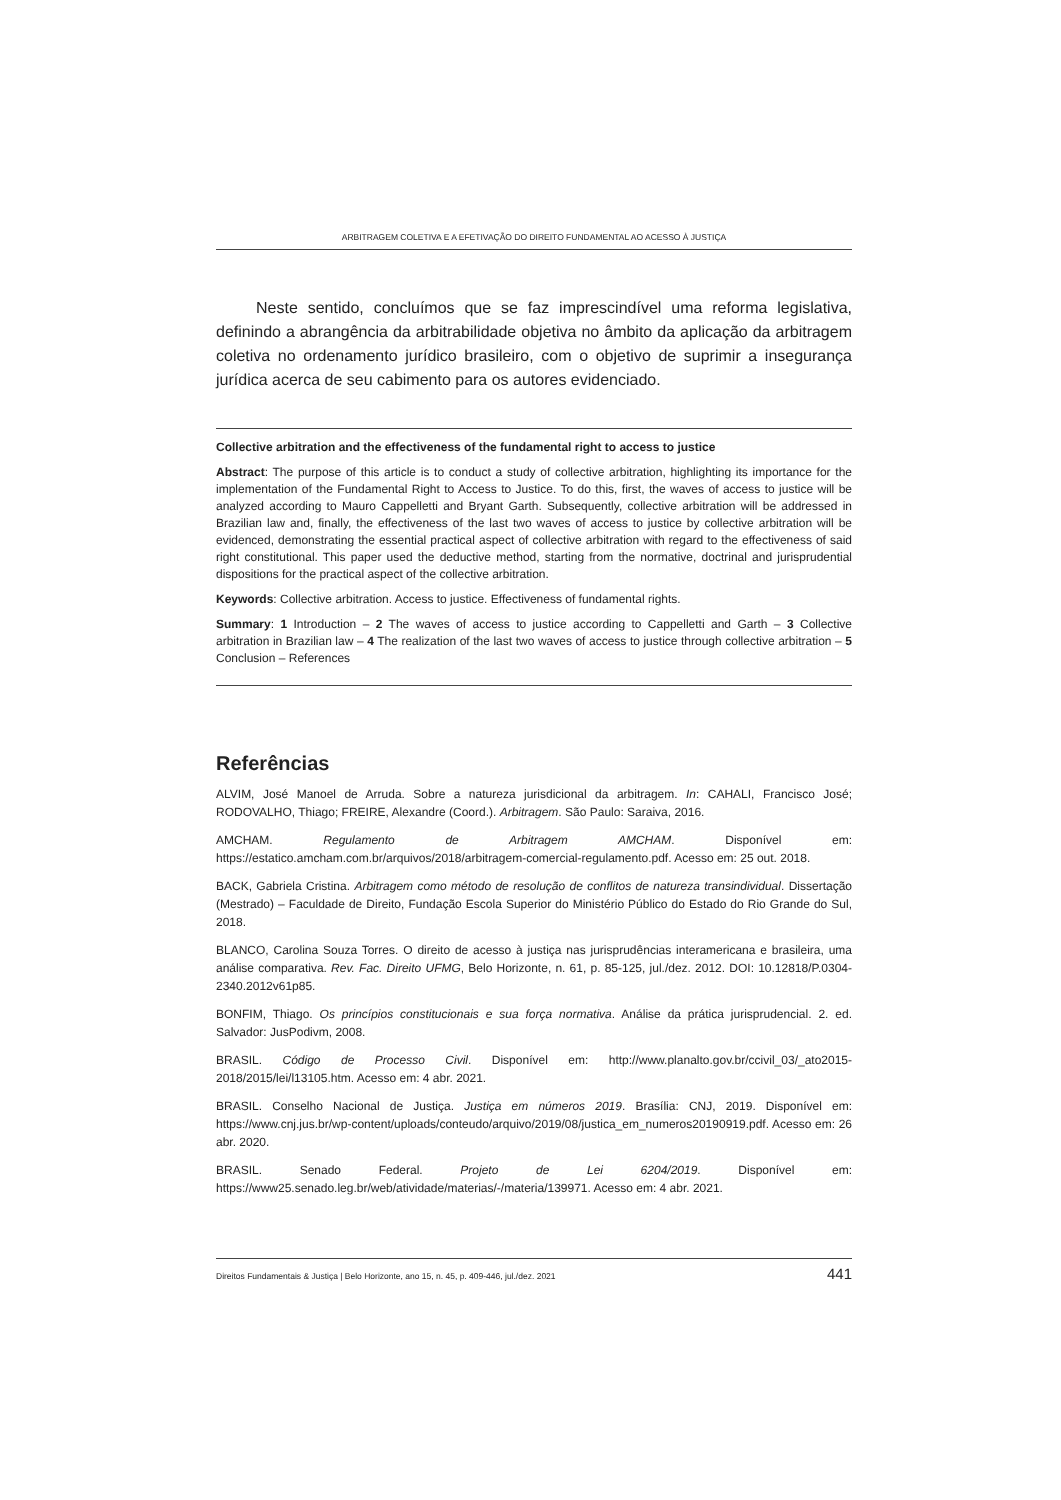ARBITRAGEM COLETIVA E A EFETIVAÇÃO DO DIREITO FUNDAMENTAL AO ACESSO À JUSTIÇA
Neste sentido, concluímos que se faz imprescindível uma reforma legislativa, definindo a abrangência da arbitrabilidade objetiva no âmbito da aplicação da arbitragem coletiva no ordenamento jurídico brasileiro, com o objetivo de suprimir a insegurança jurídica acerca de seu cabimento para os autores evidenciado.
Collective arbitration and the effectiveness of the fundamental right to access to justice
Abstract: The purpose of this article is to conduct a study of collective arbitration, highlighting its importance for the implementation of the Fundamental Right to Access to Justice. To do this, first, the waves of access to justice will be analyzed according to Mauro Cappelletti and Bryant Garth. Subsequently, collective arbitration will be addressed in Brazilian law and, finally, the effectiveness of the last two waves of access to justice by collective arbitration will be evidenced, demonstrating the essential practical aspect of collective arbitration with regard to the effectiveness of said right constitutional. This paper used the deductive method, starting from the normative, doctrinal and jurisprudential dispositions for the practical aspect of the collective arbitration.
Keywords: Collective arbitration. Access to justice. Effectiveness of fundamental rights.
Summary: 1 Introduction – 2 The waves of access to justice according to Cappelletti and Garth – 3 Collective arbitration in Brazilian law – 4 The realization of the last two waves of access to justice through collective arbitration – 5 Conclusion – References
Referências
ALVIM, José Manoel de Arruda. Sobre a natureza jurisdicional da arbitragem. In: CAHALI, Francisco José; RODOVALHO, Thiago; FREIRE, Alexandre (Coord.). Arbitragem. São Paulo: Saraiva, 2016.
AMCHAM. Regulamento de Arbitragem AMCHAM. Disponível em: https://estatico.amcham.com.br/arquivos/2018/arbitragem-comercial-regulamento.pdf. Acesso em: 25 out. 2018.
BACK, Gabriela Cristina. Arbitragem como método de resolução de conflitos de natureza transindividual. Dissertação (Mestrado) – Faculdade de Direito, Fundação Escola Superior do Ministério Público do Estado do Rio Grande do Sul, 2018.
BLANCO, Carolina Souza Torres. O direito de acesso à justiça nas jurisprudências interamericana e brasileira, uma análise comparativa. Rev. Fac. Direito UFMG, Belo Horizonte, n. 61, p. 85-125, jul./dez. 2012. DOI: 10.12818/P.0304-2340.2012v61p85.
BONFIM, Thiago. Os princípios constitucionais e sua força normativa. Análise da prática jurisprudencial. 2. ed. Salvador: JusPodivm, 2008.
BRASIL. Código de Processo Civil. Disponível em: http://www.planalto.gov.br/ccivil_03/_ato2015-2018/2015/lei/l13105.htm. Acesso em: 4 abr. 2021.
BRASIL. Conselho Nacional de Justiça. Justiça em números 2019. Brasília: CNJ, 2019. Disponível em: https://www.cnj.jus.br/wp-content/uploads/conteudo/arquivo/2019/08/justica_em_numeros20190919.pdf. Acesso em: 26 abr. 2020.
BRASIL. Senado Federal. Projeto de Lei 6204/2019. Disponível em: https://www25.senado.leg.br/web/atividade/materias/-/materia/139971. Acesso em: 4 abr. 2021.
Direitos Fundamentais & Justiça | Belo Horizonte, ano 15, n. 45, p. 409-446, jul./dez. 2021 441